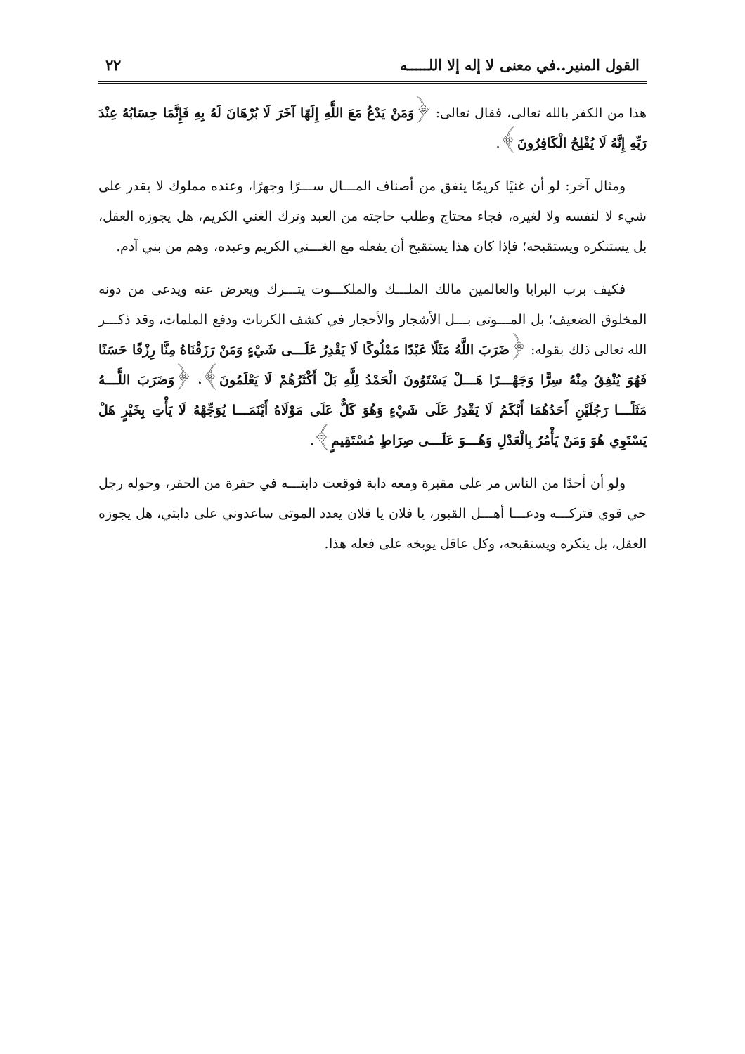القول المنير..في معنى لا إله إلا اللـــــه ٢٢
هذا من الكفر بالله تعالى، فقال تعالى: ﴿وَمَنْ يَدْعُ مَعَ اللَّهِ إِلَهًا آخَرَ لَا بُرْهَانَ لَهُ بِهِ فَإِنَّمَا حِسَابُهُ عِنْدَ رَبِّهِ إِنَّهُ لَا يُفْلِحُ الْكَافِرُونَ﴾.
ومثال آخر: لو أن غنيًا كريمًا ينفق من أصناف المـــال ســـرًا وجهرًا، وعنده مملوك لا يقدر على شيء لا لنفسه ولا لغيره، فجاء محتاج وطلب حاجته من العبد وترك الغني الكريم، هل يجوزه العقل، بل يستنكره ويستقبحه؛ فإذا كان هذا يستقبح أن يفعله مع الغـــني الكريم وعبده، وهم من بني آدم.
فكيف برب البرايا والعالمين مالك الملـــك والملكـــوت يتـــرك ويعرض عنه ويدعى من دونه المخلوق الضعيف؛ بل المـــوتى بـــل الأشجار والأحجار في كشف الكربات ودفع الملمات، وقد ذكـــر الله تعالى ذلك بقوله: ﴿ضَرَبَ اللَّهُ مَثَلًا عَبْدًا مَمْلُوكًا لَا يَقْدِرُ عَلَـــى شَيْءٍ وَمَنْ رَزَقْنَاهُ مِنَّا رِزْقًا حَسَنًا فَهُوَ يُنْفِقُ مِنْهُ سِرًّا وَجَهْـــرًا هَـــلْ يَسْتَوُونَ الْحَمْدُ لِلَّهِ بَلْ أَكْثَرُهُمْ لَا يَعْلَمُونَ﴾، ﴿وَضَرَبَ اللَّـــهُ مَثَلًـــا رَجُلَيْنِ أَحَدُهُمَا أَبْكَمُ لَا يَقْدِرُ عَلَى شَيْءٍ وَهُوَ كَلٌّ عَلَى مَوْلَاهُ أَيْنَمَـــا يُوَجِّهْهُ لَا يَأْتِ بِخَيْرٍ هَلْ يَسْتَوِي هُوَ وَمَنْ يَأْمُرُ بِالْعَدْلِ وَهُـــوَ عَلَـــى صِرَاطٍ مُسْتَقِيمٍ﴾.
ولو أن أحدًا من الناس مر على مقبرة ومعه دابة فوقعت دابتـــه في حفرة من الحفر، وحوله رجل حي قوي فتركـــه ودعـــا أهـــل القبور، يا فلان يا فلان يعدد الموتى ساعدوني على دابتي، هل يجوزه العقل، بل ينكره ويستقبحه، وكل عاقل يوبخه على فعله هذا.